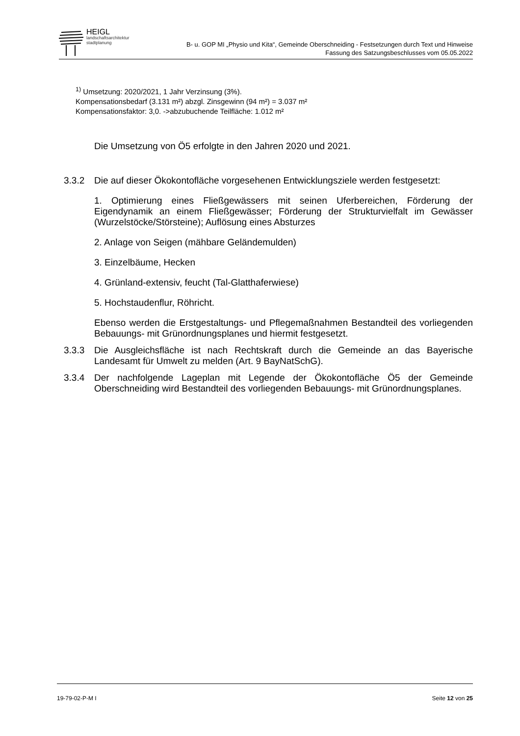HEIGL
landschaftsarchitektur
stadtplanung
B- u. GOP MI „Physio und Kita“, Gemeinde Oberschneiding - Festsetzungen durch Text und Hinweise
Fassung des Satzungsbeschlusses vom 05.05.2022
<sup>1)</sup> Umsetzung: 2020/2021, 1 Jahr Verzinsung (3%).
Kompensationsbedarf (3.131 m²) abzgl. Zinsgewinn (94 m²) = 3.037 m²
Kompensationsfaktor: 3,0. ->abzubuchende Teilfläche: 1.012 m²
Die Umsetzung von Ö5 erfolgte in den Jahren 2020 und 2021.
3.3.2 Die auf dieser Ökokontofläche vorgesehenen Entwicklungsziele werden festgesetzt:
1. Optimierung eines Fließgewässers mit seinen Uferbereichen, Förderung der Eigendynamik an einem Fließgewässer; Förderung der Strukturvielfalt im Gewässer (Wurzelstöcke/Störsteine); Auflösung eines Absturzes
2. Anlage von Seigen (mähbare Geländemulden)
3. Einzelbäume, Hecken
4. Grünland-extensiv, feucht (Tal-Glatthaferwiese)
5. Hochstaudenflur, Röhricht.
Ebenso werden die Erstgestaltungs- und Pflegemaßnahmen Bestandteil des vorliegenden Bebauungs- mit Grünordnungsplanes und hiermit festgesetzt.
3.3.3 Die Ausgleichsfläche ist nach Rechtskraft durch die Gemeinde an das Bayerische Landesamt für Umwelt zu melden (Art. 9 BayNatSchG).
3.3.4 Der nachfolgende Lageplan mit Legende der Ökokontofläche Ö5 der Gemeinde Oberschneiding wird Bestandteil des vorliegenden Bebauungs- mit Grünordnungsplanes.
19-79-02-P-M I Seite 12 von 25